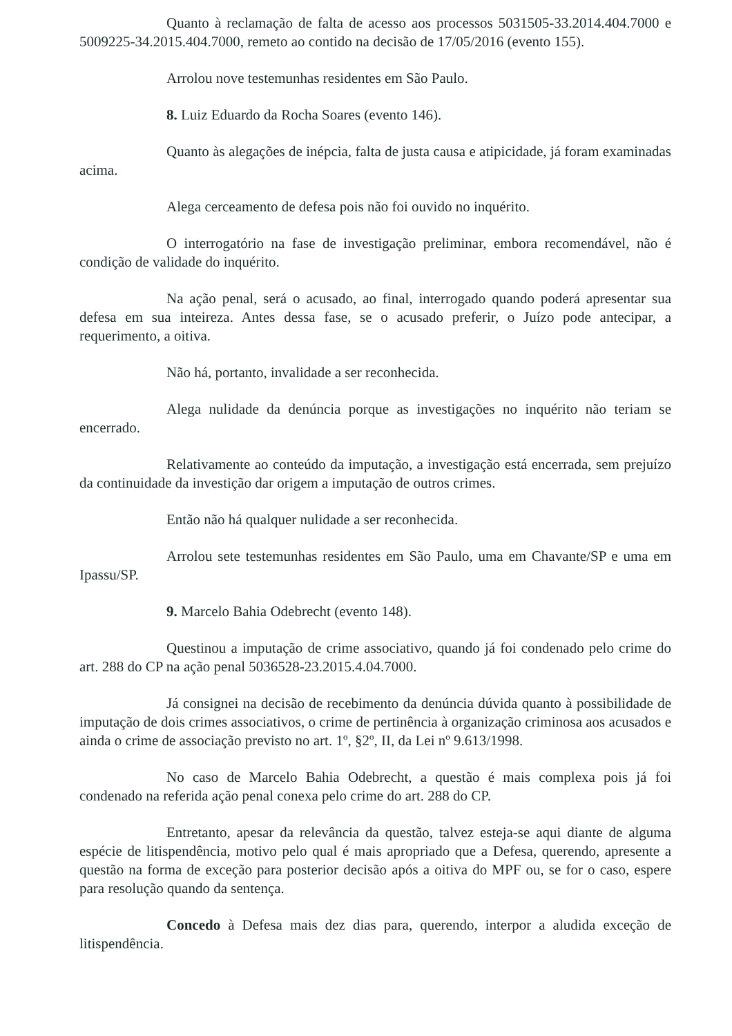Quanto à reclamação de falta de acesso aos processos 5031505-33.2014.404.7000 e 5009225-34.2015.404.7000, remeto ao contido na decisão de 17/05/2016 (evento 155).
Arrolou nove testemunhas residentes em São Paulo.
8. Luiz Eduardo da Rocha Soares (evento 146).
Quanto às alegações de inépcia, falta de justa causa e atipicidade, já foram examinadas acima.
Alega cerceamento de defesa pois não foi ouvido no inquérito.
O interrogatório na fase de investigação preliminar, embora recomendável, não é condição de validade do inquérito.
Na ação penal, será o acusado, ao final, interrogado quando poderá apresentar sua defesa em sua inteireza. Antes dessa fase, se o acusado preferir, o Juízo pode antecipar, a requerimento, a oitiva.
Não há, portanto, invalidade a ser reconhecida.
Alega nulidade da denúncia porque as investigações no inquérito não teriam se encerrado.
Relativamente ao conteúdo da imputação, a investigação está encerrada, sem prejuízo da continuidade da investição dar origem a imputação de outros crimes.
Então não há qualquer nulidade a ser reconhecida.
Arrolou sete testemunhas residentes em São Paulo, uma em Chavante/SP e uma em Ipassu/SP.
9. Marcelo Bahia Odebrecht (evento 148).
Questinou a imputação de crime associativo, quando já foi condenado pelo crime do art. 288 do CP na ação penal 5036528-23.2015.4.04.7000.
Já consignei na decisão de recebimento da denúncia dúvida quanto à possibilidade de imputação de dois crimes associativos, o crime de pertinência à organização criminosa aos acusados e ainda o crime de associação previsto no art. 1º, §2º, II, da Lei nº 9.613/1998.
No caso de Marcelo Bahia Odebrecht, a questão é mais complexa pois já foi condenado na referida ação penal conexa pelo crime do art. 288 do CP.
Entretanto, apesar da relevância da questão, talvez esteja-se aqui diante de alguma espécie de litispendência, motivo pelo qual é mais apropriado que a Defesa, querendo, apresente a questão na forma de exceção para posterior decisão após a oitiva do MPF ou, se for o caso, espere para resolução quando da sentença.
Concedo à Defesa mais dez dias para, querendo, interpor a aludida exceção de litispendência.